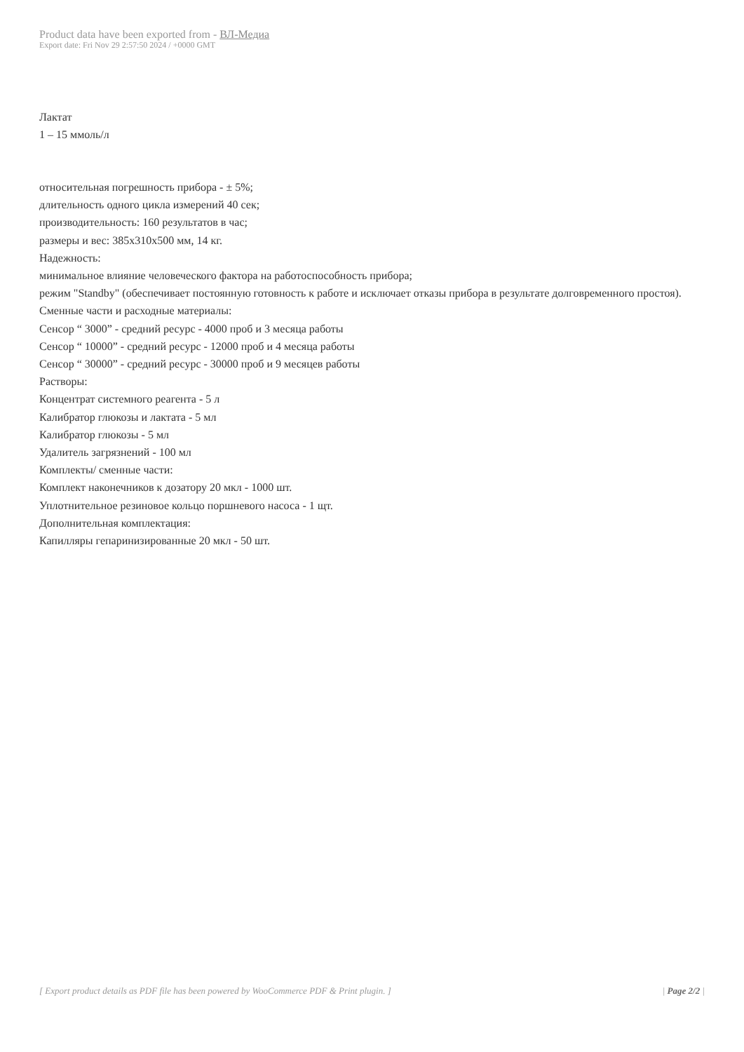Product data have been exported from - ВЛ-Медиа
Export date: Fri Nov 29 2:57:50 2024 / +0000 GMT
Лактат
1 – 15 ммоль/л
относительная погрешность прибора - ± 5%;
длительность одного цикла измерений 40 сек;
производительность: 160 результатов в час;
размеры и вес: 385x310x500 мм, 14 кг.
Надежность:
минимальное влияние человеческого фактора на работоспособность прибора;
режим "Standby" (обеспечивает постоянную готовность к работе и исключает отказы прибора в результате долговременного простоя).
Сменные части и расходные материалы:
Сенсор “ 3000” - средний ресурс - 4000 проб и 3 месяца работы
Сенсор “ 10000” - средний ресурс - 12000 проб и 4 месяца работы
Сенсор “ 30000” - средний ресурс - 30000 проб и 9 месяцев работы
Растворы:
Концентрат системного реагента - 5 л
Калибратор глюкозы и лактата - 5 мл
Калибратор глюкозы - 5 мл
Удалитель загрязнений - 100 мл
Комплекты/ сменные части:
Комплект наконечников к дозатору 20 мкл - 1000 шт.
Уплотнительное резиновое кольцо поршневого насоса - 1 щт.
Дополнительная комплектация:
Капилляры гепаринизированные 20 мкл - 50 шт.
[ Export product details as PDF file has been powered by WooCommerce PDF & Print plugin. ] | Page 2/2 |